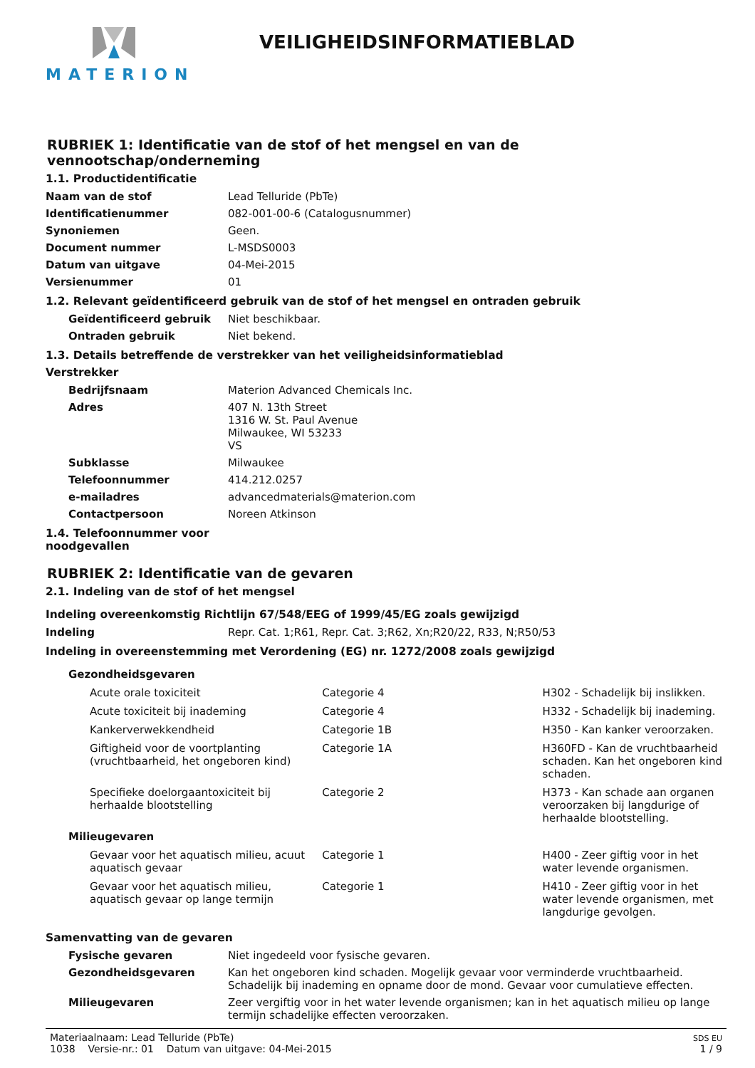MATERION
VEILIGHEIDSINFORMATIEBLAD
RUBRIEK 1: Identificatie van de stof of het mengsel en van de vennootschap/onderneming
1.1. Productidentificatie
| Naam van de stof | Lead Telluride (PbTe) |
| Identificatienummer | 082-001-00-6 (Catalogusnummer) |
| Synoniemen | Geen. |
| Document nummer | L-MSDS0003 |
| Datum van uitgave | 04-Mei-2015 |
| Versienummer | 01 |
1.2. Relevant geïdentificeerd gebruik van de stof of het mengsel en ontraden gebruik
| Geïdentificeerd gebruik | Niet beschikbaar. |
| Ontraden gebruik | Niet bekend. |
1.3. Details betreffende de verstrekker van het veiligheidsinformatieblad
Verstrekker
| Bedrijfsnaam | Materion Advanced Chemicals Inc. |
| Adres | 407 N. 13th Street 1316 W. St. Paul Avenue Milwaukee, WI 53233 VS |
| Subklasse | Milwaukee |
| Telefoonnummer | 414.212.0257 |
| e-mailadres | advancedmaterials@materion.com |
| Contactpersoon | Noreen Atkinson |
1.4. Telefoonnummer voor
noodgevallen
RUBRIEK 2: Identificatie van de gevaren
2.1. Indeling van de stof of het mengsel
Indeling overeenkomstig Richtlijn 67/548/EEG of 1999/45/EG zoals gewijzigd
| Indeling | Repr. Cat. 1;R61, Repr. Cat. 3;R62, Xn;R20/22, R33, N;R50/53 |
Indeling in overeenstemming met Verordening (EG) nr. 1272/2008 zoals gewijzigd
| Gezondheidsgevaren | | |
| Acute orale toxiciteit | Categorie 4 | H302 - Schadelijk bij inslikken. |
| Acute toxiciteit bij inademing | Categorie 4 | H332 - Schadelijk bij inademing. |
| Kankerverwekkendheid | Categorie 1B | H350 - Kan kanker veroorzaken. |
| Giftigheid voor de voortplanting (vruchtbaarheid, het ongeboren kind) | Categorie 1A | H360FD - Kan de vruchtbaarheid schaden. Kan het ongeboren kind schaden. |
| Specifieke doelorgaantoxiciteit bij herhaalde blootstelling | Categorie 2 | H373 - Kan schade aan organen veroorzaken bij langdurige of herhaalde blootstelling. |
| Milieugevaren | | |
| Gevaar voor het aquatisch milieu, acuut aquatisch gevaar | Categorie 1 | H400 - Zeer giftig voor in het water levende organismen. |
| Gevaar voor het aquatisch milieu, aquatisch gevaar op lange termijn | Categorie 1 | H410 - Zeer giftig voor in het water levende organismen, met langdurige gevolgen. |
Samenvatting van de gevaren
| Fysische gevaren | Niet ingedeeld voor fysische gevaren. |
| Gezondheidsgevaren | Kan het ongeboren kind schaden. Mogelijk gevaar voor verminderde vruchtbaarheid. Schadelijk bij inademing en opname door de mond. Gevaar voor cumulatieve effecten. |
| Milieugevaren | Zeer vergiftig voor in het water levende organismen; kan in het aquatisch milieu op lange termijn schadelijke effecten veroorzaken. |
Materiaalnaam: Lead Telluride (PbTe)
1038 Versie-nr.: 01 Datum van uitgave: 04-Mei-2015
SDS EU
1 / 9